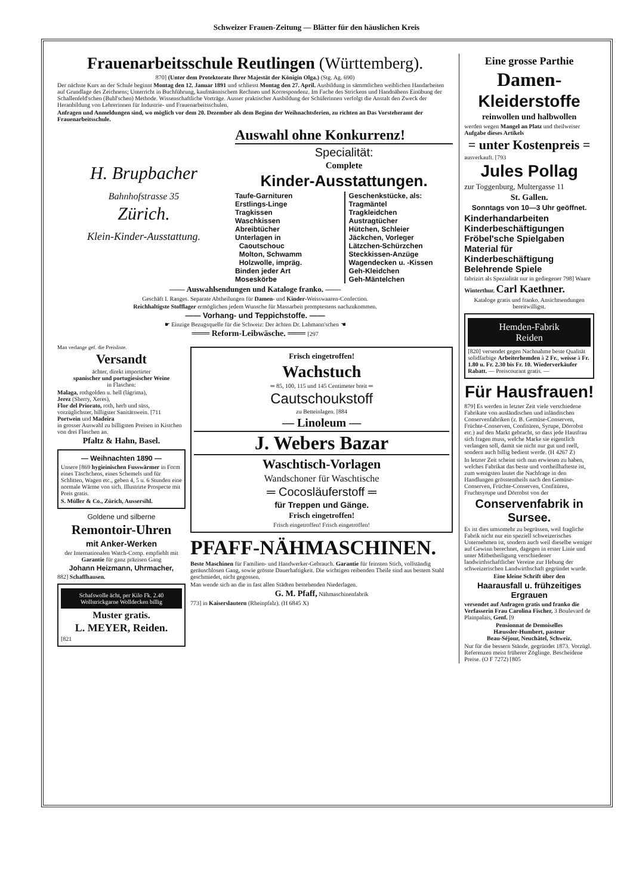Schweizer Frauen-Zeitung — Blätter für den häuslichen Kreis
Frauenarbeitsschule Reutlingen (Württemberg).
870] (Unter dem Protektorate Ihrer Majestät der Königin Olga.) (Stg. Ag. 690)
Der nächste Kurs an der Schule beginnt Montag den 12. Januar 1891 und schliesst Montag den 27. April. Ausbildung in sämmtlichen weiblichen Handarbeiten auf Grundlage des Zeichnens; Unterricht in Buchführung, kaufmännischem Rechnen und Korrespondenz. Im Fache des Strickens und Handnähens Einübung der Schallenfeld'schen (Buhl'schen) Methode. Wissenschaftliche Vorträge. Ausser praktischer Ausbildung der Schülerinnen verfolgt die Anstalt den Zweck der Heranbildung von Lehrerinnen für Industrie- und Frauenarbeitsschulen.
Anfragen und Anmeldungen sind, wo möglich vor dem 20. Dezember als dem Beginn der Weihnachtsferien, zu richten an Das Vorsteheramt der Frauenarbeitsschule.
H. Brupbacher
Bahnhofstrasse 35
Zürich.
Klein-Kinder-Ausstattung.
Auswahl ohne Konkurrenz!
Specialität:
Complete
Kinder-Ausstattungen.
Taufe-Garnituren
Erstlings-Linge
Tragkissen
Waschkissen
Abreibtücher
Unterlagen in
Caoutschouc
Molton, Schwamm
Holzwolle, impräg.
Binden jeder Art
Moseskörbe
Geschenkstücke, als:
Tragmäntel
Tragkleidchen
Austragtücher
Hütchen, Schleier
Jäckchen, Vorleger
Lätzchen-Schürzchen
Steckkissen-Anzüge
Wagendecken u. -Kissen
Geh-Kleidchen
Geh-Mäntelchen
—— Auswahlsendungen und Kataloge franko. ——
Geschäft I. Ranges. Separate Abtheilungen für Damen- und Kinder-Weisswaaren-Confection.
Reichhaltigste Stofflager ermöglichen jedem Wunsche für Massarbeit promptestens nachzukommen.
—— Vorhang- und Teppichstoffe. ——
☛ Einzige Bezugsquelle für die Schweiz: Der ächten Dr. Lahmann'schen ☚
═══ Reform-Leibwäsche. ═══ [297
Man verlange gef. die Preisliste.
Versandt
ächter, direkt importirter
spanischer und portugiesischer Weine
in Flaschen:
Malaga, rothgolden u. hell (lágrima),
Jerez (Sherry, Xeres),
Flor del Priorato, roth, herb und süss, vorzüglichster, billigster Sanitätswein. [711
Portwein und Madeira
in grosser Auswahl zu billigsten Preisen in Kistchen von drei Flaschen an.
Pfaltz & Hahn, Basel.
— Weihnachten 1890 —
Unsere [869 hygieinischen Fusswärmer in Form eines Täschchens, eines Schemels und für Schlitten, Wagen etc., geben 4, 5 u. 6 Stunden eine normale Wärme von sich. Illustrirte Prospecte mit Preis gratis.
S. Müller & Co., Zürich, Aussersihl.
Goldene und silberne
Remontoir-Uhren
mit Anker-Werken
der Internationalen Watch-Comp. empfiehlt mit Garantie für ganz präzisen Gang
Johann Heizmann, Uhrmacher,
882] Schaffhausen.
Schafswolle ächt, per Kilo Fk. 2.40
Wollstrickgarne Wolldecken billig
Muster gratis.
L. MEYER, Reiden.
[821
Frisch eingetroffen!
Wachstuch
═ 85, 100, 115 und 145 Centimeter breit ═
Cautschoukstoff
zu Betteinlagen. [884
— Linoleum —
J. Webers Bazar
Waschtisch-Vorlagen
Wandschoner für Waschtische
═ Cocosläuferstoff ═
für Treppen und Gänge.
Frisch eingetroffen!
Frisch eingetroffen! Frisch eingetroffen!
PFAFF-NÄHMASCHINEN.
Beste Maschinen für Familien- und Handwerker-Gebrauch. Garantie für feinsten Stich, vollständig geräuschlosen Gang, sowie grösste Dauerhaftigkeit. Die wichtigen reibenden Theile sind aus bestem Stahl geschmiedet, nicht gegossen.
Man wende sich an die in fast allen Städten bestehenden Niederlagen.
G. M. Pfaff, Nähmaschinenfabrik
773] in Kaiserslautern (Rheinpfalz). (H 6845 X)
Eine grosse Parthie
Damen-
Kleiderstoffe
reinwollen und halbwollen
werden wegen Mangel an Platz und theilweiser Aufgabe dieses Artikels
= unter Kostenpreis =
ausverkauft. [793
Jules Pollag
zur Toggenburg, Multergasse 11
St. Gallen.
Sonntags von 10—3 Uhr geöffnet.
Kinderhandarbeiten
Kinderbeschäftigungen
Fröbel'sche Spielgaben
Material für Kinderbeschäftigung
Belehrende Spiele
fabrizirt als Spezialität nur in gediegener 798] Waare
Winterthur. Carl Kaethner.
Kataloge gratis und franko. Ansichtsendungen bereitwilligst.
Hemden-Fabrik
Reiden
[820] versendet gegen Nachnahme beste Qualität solidfarbige Arbeiterhemden à 2 Fr., weisse à Fr. 1.80 u. Fr. 2.30 bis Fr. 10. Wiederverkäufer Rabatt. — Preiscourant gratis. —
Für Hausfrauen!
879] Es werden in letzter Zeit viele verschiedene Fabrikate von ausländischen und inländischen Conservenfabriken (z. B. Gemüse-Conserven, Früchte-Conserven, Confitüren, Syrupe, Dörrobst etc.) auf den Markt gebracht, so dass jede Hausfrau sich fragen muss, welche Marke sie eigentlich verlangen soll, damit sie nicht nur gut und reell, sondern auch billig bedient werde. (H 4267 Z)
In letzter Zeit scheint sich nun erwiesen zu haben, welches Fabrikat das beste und vortheilhafteste ist, zum wenigsten lautet die Nachfrage in den Handlungen grösstentheils nach den Gemüse-Conserven, Früchte-Conserven, Confitüren, Fruchtsyrupe und Dörrobst von der
Conservenfabrik in Sursee.
Es ist dies umsomehr zu begrüssen, weil fragliche Fabrik nicht nur ein speziell schweizerisches Unternehmen ist, sondern auch weil dieselbe weniger auf Gewinn berechnet, dagegen in erster Linie und unter Mitbetheiligung verschiedener landwirthschaftlicher Vereine zur Hebung der schweizerischen Landwirthschaft gegründet wurde.
Eine kleine Schrift über den
Haarausfall u. frühzeitiges Ergrauen
versendet auf Anfragen gratis und franko die Verfasserin Frau Carolina Fischer, 3 Boulevard de Plainpalais, Genf. [9
Pensionnat de Demoiselles
Hæussler-Humbert, pasteur
Beau-Séjour, Neuchâtel, Schweiz.
Nur für die bessern Stände, gegründet 1873. Vorzügl. Referenzen meist früherer Zöglinge. Bescheidene Preise. (O F 7272) [805